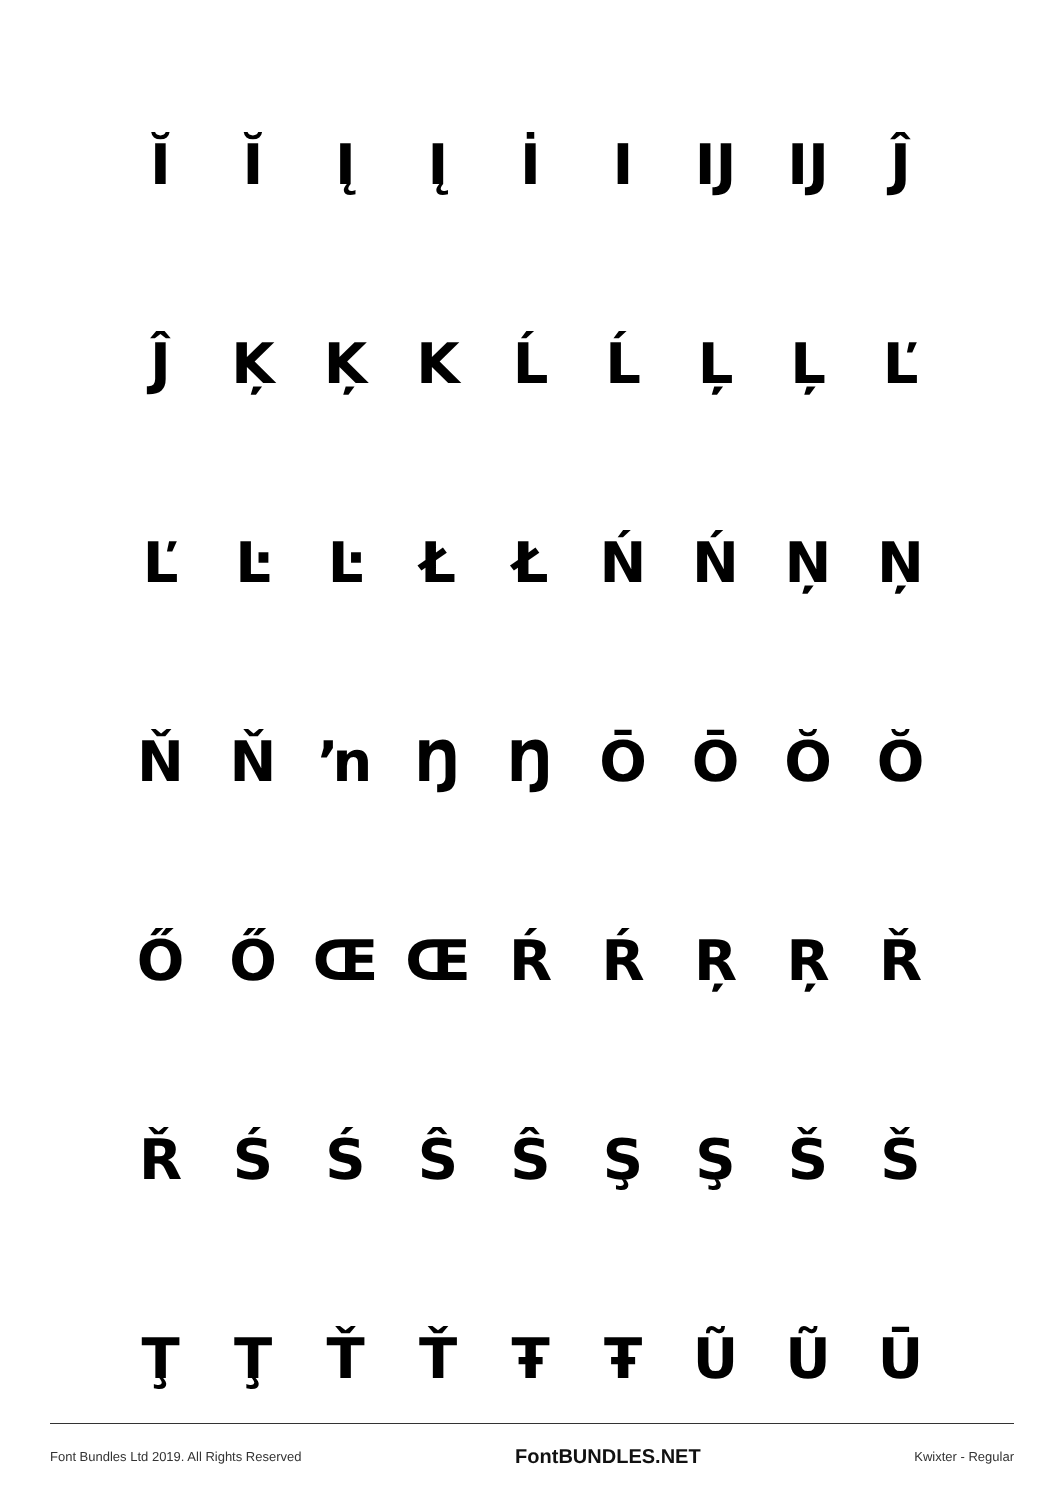Ĭ Ĭ Į Į İ I Ĳ Ĳ Ĵ
Ĵ Ķ Ķ K Ĺ Ĺ Ļ Ļ Ľ
Ľ Ŀ Ŀ Ł Ł Ń Ń Ņ Ņ
Ň Ň ŉ Ŋ Ŋ Ō Ō Ŏ Ŏ
Ő Ő Œ Œ Ŕ Ŕ Ŗ Ŗ Ř
Ř Ś Ś Ŝ Ŝ Ş Ş Š Š
Ţ Ţ Ť Ť Ŧ Ŧ Ũ Ũ Ū
Font Bundles Ltd 2019. All Rights Reserved FontBUNDLES.NET Kwixter - Regular